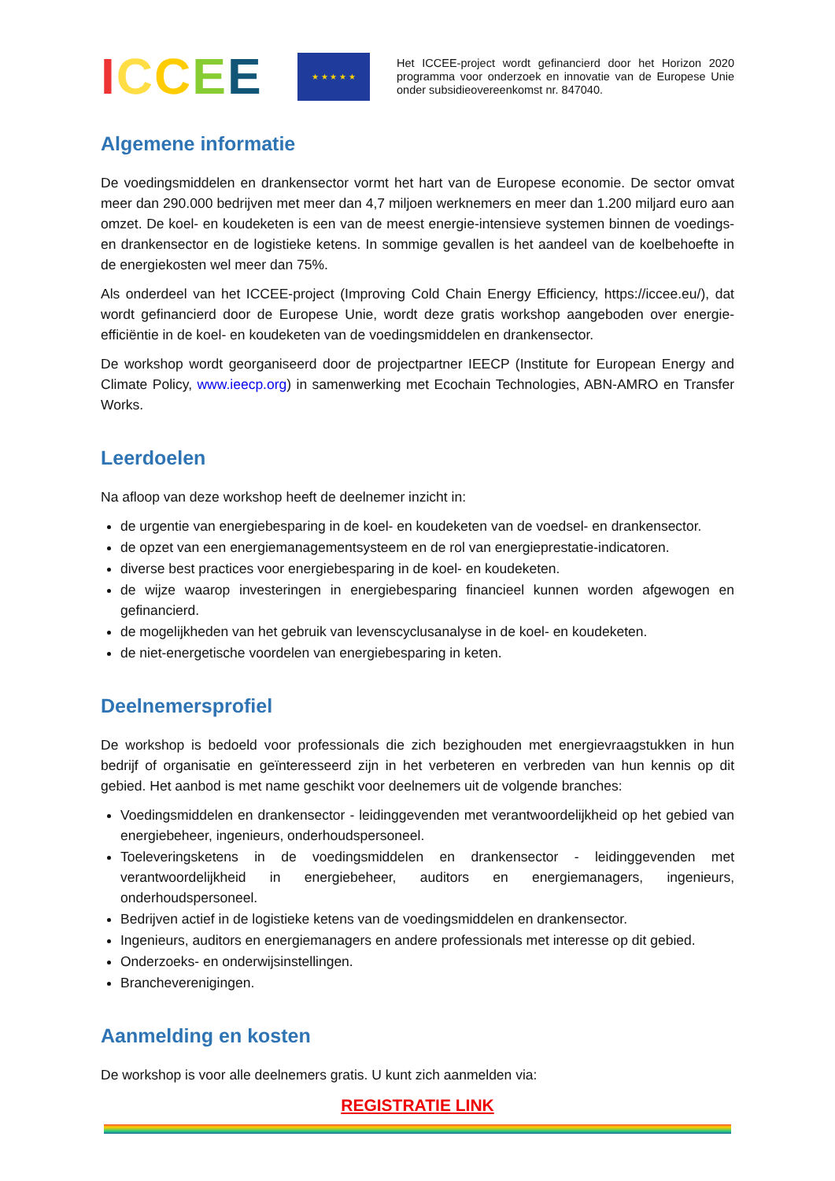ICCEE
★ ★ ★ ★ ★
Het ICCEE-project wordt gefinancierd door het Horizon 2020 programma voor onderzoek en innovatie van de Europese Unie onder subsidieovereenkomst nr. 847040.
Algemene informatie
De voedingsmiddelen en drankensector vormt het hart van de Europese economie. De sector omvat meer dan 290.000 bedrijven met meer dan 4,7 miljoen werknemers en meer dan 1.200 miljard euro aan omzet. De koel- en koudeketen is een van de meest energie-intensieve systemen binnen de voedings- en drankensector en de logistieke ketens. In sommige gevallen is het aandeel van de koelbehoefte in de energiekosten wel meer dan 75%.
Als onderdeel van het ICCEE-project (Improving Cold Chain Energy Efficiency, https://iccee.eu/), dat wordt gefinancierd door de Europese Unie, wordt deze gratis workshop aangeboden over energie-efficiëntie in de koel- en koudeketen van de voedingsmiddelen en drankensector.
De workshop wordt georganiseerd door de projectpartner IEECP (Institute for European Energy and Climate Policy, www.ieecp.org) in samenwerking met Ecochain Technologies, ABN-AMRO en Transfer Works.
Leerdoelen
Na afloop van deze workshop heeft de deelnemer inzicht in:
de urgentie van energiebesparing in de koel- en koudeketen van de voedsel- en drankensector.
de opzet van een energiemanagementsysteem en de rol van energieprestatie-indicatoren.
diverse best practices voor energiebesparing in de koel- en koudeketen.
de wijze waarop investeringen in energiebesparing financieel kunnen worden afgewogen en gefinancierd.
de mogelijkheden van het gebruik van levenscyclusanalyse in de koel- en koudeketen.
de niet-energetische voordelen van energiebesparing in keten.
Deelnemersprofiel
De workshop is bedoeld voor professionals die zich bezighouden met energievraagstukken in hun bedrijf of organisatie en geïnteresseerd zijn in het verbeteren en verbreden van hun kennis op dit gebied. Het aanbod is met name geschikt voor deelnemers uit de volgende branches:
Voedingsmiddelen en drankensector - leidinggevenden met verantwoordelijkheid op het gebied van energiebeheer, ingenieurs, onderhoudspersoneel.
Toeleveringsketens in de voedingsmiddelen en drankensector - leidinggevenden met verantwoordelijkheid in energiebeheer, auditors en energiemanagers, ingenieurs, onderhoudspersoneel.
Bedrijven actief in de logistieke ketens van de voedingsmiddelen en drankensector.
Ingenieurs, auditors en energiemanagers en andere professionals met interesse op dit gebied.
Onderzoeks- en onderwijsinstellingen.
Brancheverenigingen.
Aanmelding en kosten
De workshop is voor alle deelnemers gratis. U kunt zich aanmelden via:
REGISTRATIE LINK